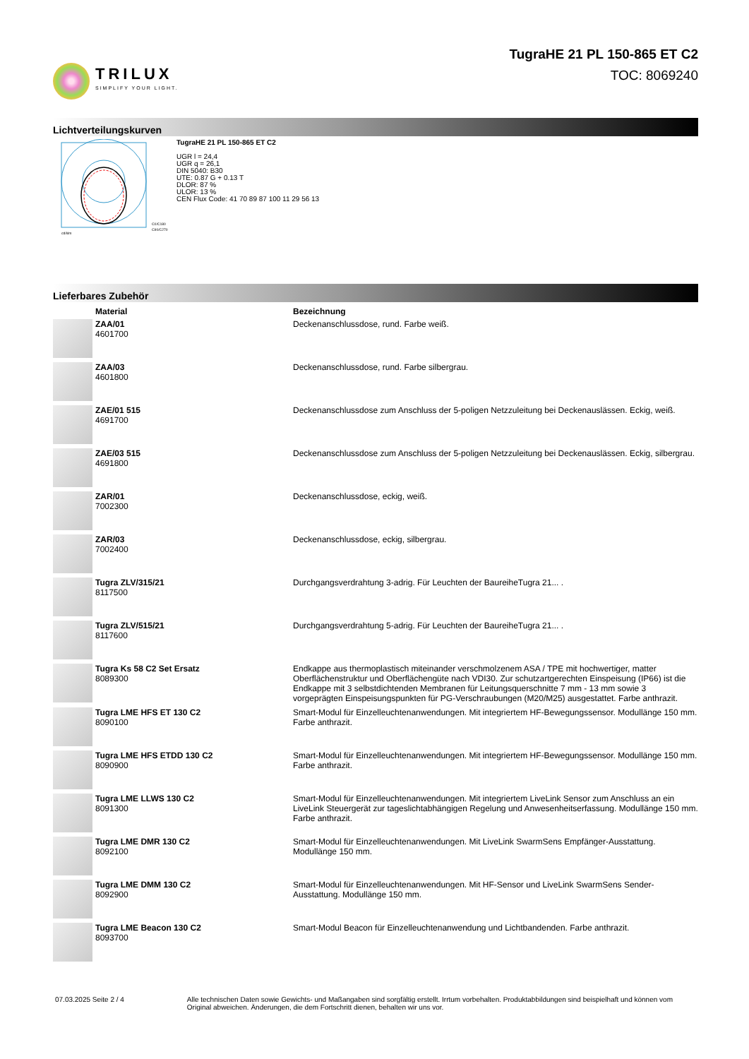TRILUX
SIMPLIFY YOUR LIGHT.
TugraHE 21 PL 150-865 ET C2
TOC: 8069240
Lichtverteilungskurven
C0/C180
C90/C270
cd/klm
TugraHE 21 PL 150-865 ET C2
UGR l = 24,4
UGR q = 26,1
DIN 5040: B30
UTE: 0.87 G + 0.13 T
DLOR: 87 %
ULOR: 13 %
CEN Flux Code: 41 70 89 87 100 11 29 56 13
Lieferbares Zubehör
| | Material | Bezeichnung |
| --- | --- | --- |
| | ZAA/01 4601700 | Deckenanschlussdose, rund. Farbe weiß. |
| | ZAA/03 4601800 | Deckenanschlussdose, rund. Farbe silbergrau. |
| | ZAE/01 515 4691700 | Deckenanschlussdose zum Anschluss der 5-poligen Netzzuleitung bei Deckenauslässen. Eckig, weiß. |
| | ZAE/03 515 4691800 | Deckenanschlussdose zum Anschluss der 5-poligen Netzzuleitung bei Deckenauslässen. Eckig, silbergrau. |
| | ZAR/01 7002300 | Deckenanschlussdose, eckig, weiß. |
| | ZAR/03 7002400 | Deckenanschlussdose, eckig, silbergrau. |
| | Tugra ZLV/315/21 8117500 | Durchgangsverdrahtung 3-adrig. Für Leuchten der BaureiheTugra 21... . |
| | Tugra ZLV/515/21 8117600 | Durchgangsverdrahtung 5-adrig. Für Leuchten der BaureiheTugra 21... . |
| | Tugra Ks 58 C2 Set Ersatz 8089300 | Endkappe aus thermoplastisch miteinander verschmolzenem ASA / TPE mit hochwertiger, matter Oberflächenstruktur und Oberflächengüte nach VDI30. Zur schutzartgerechten Einspeisung (IP66) ist die Endkappe mit 3 selbstdichtenden Membranen für Leitungsquerschnitte 7 mm - 13 mm sowie 3 vorgeprägten Einspeisungspunkten für PG-Verschraubungen (M20/M25) ausgestattet. Farbe anthrazit. |
| | Tugra LME HFS ET 130 C2 8090100 | Smart-Modul für Einzelleuchtenanwendungen. Mit integriertem HF-Bewegungssensor. Modullänge 150 mm. Farbe anthrazit. |
| | Tugra LME HFS ETDD 130 C2 8090900 | Smart-Modul für Einzelleuchtenanwendungen. Mit integriertem HF-Bewegungssensor. Modullänge 150 mm. Farbe anthrazit. |
| | Tugra LME LLWS 130 C2 8091300 | Smart-Modul für Einzelleuchtenanwendungen. Mit integriertem LiveLink Sensor zum Anschluss an ein LiveLink Steuergerät zur tageslichtabhängigen Regelung und Anwesenheitserfassung. Modullänge 150 mm. Farbe anthrazit. |
| | Tugra LME DMR 130 C2 8092100 | Smart-Modul für Einzelleuchtenanwendungen. Mit LiveLink SwarmSens Empfänger-Ausstattung. Modullänge 150 mm. |
| | Tugra LME DMM 130 C2 8092900 | Smart-Modul für Einzelleuchtenanwendungen. Mit HF-Sensor und LiveLink SwarmSens Sender-Ausstattung. Modullänge 150 mm. |
| | Tugra LME Beacon 130 C2 8093700 | Smart-Modul Beacon für Einzelleuchtenanwendung und Lichtbandenden. Farbe anthrazit. |
07.03.2025 Seite 2 / 4 Alle technischen Daten sowie Gewichts- und Maßangaben sind sorgfältig erstellt. Irrtum vorbehalten. Produktabbildungen sind beispielhaft und können vom Original abweichen. Änderungen, die dem Fortschritt dienen, behalten wir uns vor.